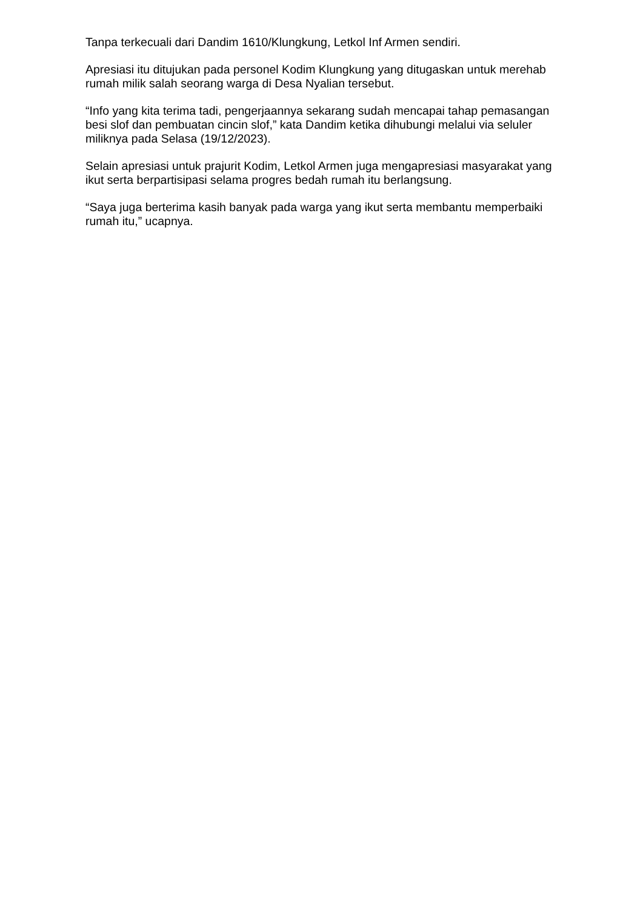Tanpa terkecuali dari Dandim 1610/Klungkung, Letkol Inf Armen sendiri.
Apresiasi itu ditujukan pada personel Kodim Klungkung yang ditugaskan untuk merehab rumah milik salah seorang warga di Desa Nyalian tersebut.
“Info yang kita terima tadi, pengerjaannya sekarang sudah mencapai tahap pemasangan besi slof dan pembuatan cincin slof,” kata Dandim ketika dihubungi melalui via seluler miliknya pada Selasa (19/12/2023).
Selain apresiasi untuk prajurit Kodim, Letkol Armen juga mengapresiasi masyarakat yang ikut serta berpartisipasi selama progres bedah rumah itu berlangsung.
“Saya juga berterima kasih banyak pada warga yang ikut serta membantu memperbaiki rumah itu,” ucapnya.